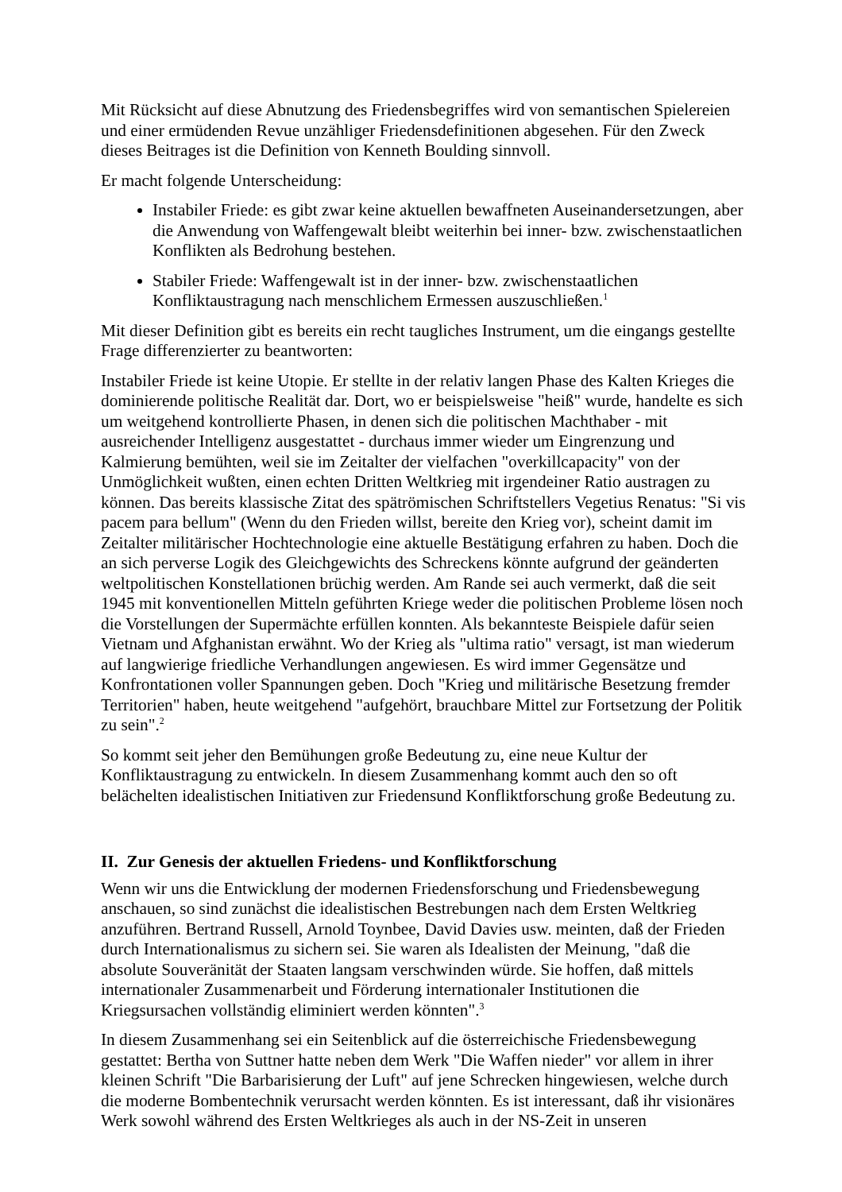Mit Rücksicht auf diese Abnutzung des Friedensbegriffes wird von semantischen Spielereien und einer ermüdenden Revue unzähliger Friedensdefinitionen abgesehen. Für den Zweck dieses Beitrages ist die Definition von Kenneth Boulding sinnvoll.
Er macht folgende Unterscheidung:
Instabiler Friede: es gibt zwar keine aktuellen bewaffneten Auseinandersetzungen, aber die Anwendung von Waffengewalt bleibt weiterhin bei inner- bzw. zwischenstaatlichen Konflikten als Bedrohung bestehen.
Stabiler Friede: Waffengewalt ist in der inner- bzw. zwischenstaatlichen Konfliktaustragung nach menschlichem Ermessen auszuschließen.<sup>1</sup>
Mit dieser Definition gibt es bereits ein recht taugliches Instrument, um die eingangs gestellte Frage differenzierter zu beantworten:
Instabiler Friede ist keine Utopie. Er stellte in der relativ langen Phase des Kalten Krieges die dominierende politische Realität dar. Dort, wo er beispielsweise "heiß" wurde, handelte es sich um weitgehend kontrollierte Phasen, in denen sich die politischen Machthaber - mit ausreichender Intelligenz ausgestattet - durchaus immer wieder um Eingrenzung und Kalmierung bemühten, weil sie im Zeitalter der vielfachen "overkillcapacity" von der Unmöglichkeit wußten, einen echten Dritten Weltkrieg mit irgendeiner Ratio austragen zu können. Das bereits klassische Zitat des spätrömischen Schriftstellers Vegetius Renatus: "Si vis pacem para bellum" (Wenn du den Frieden willst, bereite den Krieg vor), scheint damit im Zeitalter militärischer Hochtechnologie eine aktuelle Bestätigung erfahren zu haben. Doch die an sich perverse Logik des Gleichgewichts des Schreckens könnte aufgrund der geänderten weltpolitischen Konstellationen brüchig werden. Am Rande sei auch vermerkt, daß die seit 1945 mit konventionellen Mitteln geführten Kriege weder die politischen Probleme lösen noch die Vorstellungen der Supermächte erfüllen konnten. Als bekannteste Beispiele dafür seien Vietnam und Afghanistan erwähnt. Wo der Krieg als "ultima ratio" versagt, ist man wiederum auf langwierige friedliche Verhandlungen angewiesen. Es wird immer Gegensätze und Konfrontationen voller Spannungen geben. Doch "Krieg und militärische Besetzung fremder Territorien" haben, heute weitgehend "aufgehört, brauchbare Mittel zur Fortsetzung der Politik zu sein".<sup>2</sup>
So kommt seit jeher den Bemühungen große Bedeutung zu, eine neue Kultur der Konfliktaustragung zu entwickeln. In diesem Zusammenhang kommt auch den so oft belächelten idealistischen Initiativen zur Friedensund Konfliktforschung große Bedeutung zu.
II. Zur Genesis der aktuellen Friedens- und Konfliktforschung
Wenn wir uns die Entwicklung der modernen Friedensforschung und Friedensbewegung anschauen, so sind zunächst die idealistischen Bestrebungen nach dem Ersten Weltkrieg anzuführen. Bertrand Russell, Arnold Toynbee, David Davies usw. meinten, daß der Frieden durch Internationalismus zu sichern sei. Sie waren als Idealisten der Meinung, "daß die absolute Souveränität der Staaten langsam verschwinden würde. Sie hoffen, daß mittels internationaler Zusammenarbeit und Förderung internationaler Institutionen die Kriegsursachen vollständig eliminiert werden könnten".<sup>3</sup>
In diesem Zusammenhang sei ein Seitenblick auf die österreichische Friedensbewegung gestattet: Bertha von Suttner hatte neben dem Werk "Die Waffen nieder" vor allem in ihrer kleinen Schrift "Die Barbarisierung der Luft" auf jene Schrecken hingewiesen, welche durch die moderne Bombentechnik verursacht werden könnten. Es ist interessant, daß ihr visionäres Werk sowohl während des Ersten Weltkrieges als auch in der NS-Zeit in unseren